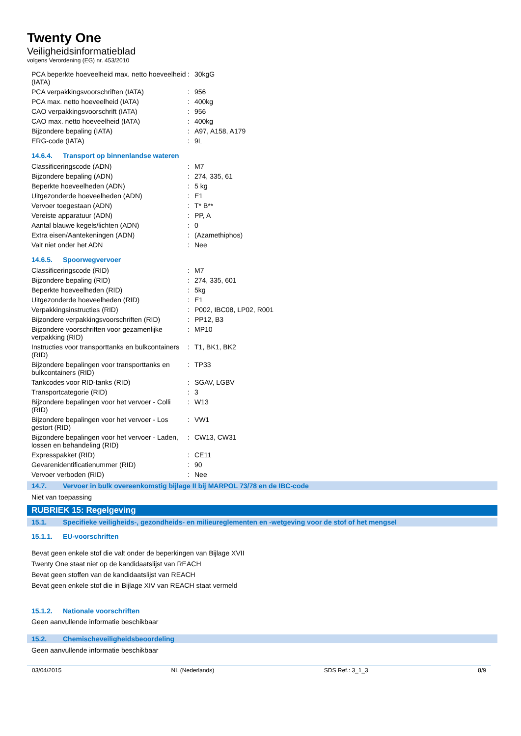Twenty One
Veiligheidsinformatieblad
volgens Verordening (EG) nr. 453/2010
| PCA beperkte hoeveelheid max. netto hoeveelheid (IATA) | : | 30kgG |
| PCA verpakkingsvoorschriften (IATA) | : | 956 |
| PCA max. netto hoeveelheid (IATA) | : | 400kg |
| CAO verpakkingsvoorschrift (IATA) | : | 956 |
| CAO max. netto hoeveelheid (IATA) | : | 400kg |
| Bijzondere bepaling (IATA) | : | A97, A158, A179 |
| ERG-code (IATA) | : | 9L |
14.6.4. Transport op binnenlandse wateren
| Classificeringscode (ADN) | : | M7 |
| Bijzondere bepaling (ADN) | : | 274, 335, 61 |
| Beperkte hoeveelheden (ADN) | : | 5 kg |
| Uitgezonderde hoeveelheden (ADN) | : | E1 |
| Vervoer toegestaan (ADN) | : | T* B** |
| Vereiste apparatuur (ADN) | : | PP, A |
| Aantal blauwe kegels/lichten (ADN) | : | 0 |
| Extra eisen/Aantekeningen (ADN) | : | (Azamethiphos) |
| Valt niet onder het ADN | : | Nee |
14.6.5. Spoorwegvervoer
| Classificeringscode (RID) | : | M7 |
| Bijzondere bepaling (RID) | : | 274, 335, 601 |
| Beperkte hoeveelheden (RID) | : | 5kg |
| Uitgezonderde hoeveelheden (RID) | : | E1 |
| Verpakkingsinstructies (RID) | : | P002, IBC08, LP02, R001 |
| Bijzondere verpakkingsvoorschriften (RID) | : | PP12, B3 |
| Bijzondere voorschriften voor gezamenlijke verpakking (RID) | : | MP10 |
| Instructies voor transporttanks en bulkcontainers (RID) | : | T1, BK1, BK2 |
| Bijzondere bepalingen voor transporttanks en bulkcontainers (RID) | : | TP33 |
| Tankcodes voor RID-tanks (RID) | : | SGAV, LGBV |
| Transportcategorie (RID) | : | 3 |
| Bijzondere bepalingen voor het vervoer - Colli (RID) | : | W13 |
| Bijzondere bepalingen voor het vervoer - Los gestort (RID) | : | VW1 |
| Bijzondere bepalingen voor het vervoer - Laden, lossen en behandeling (RID) | : | CW13, CW31 |
| Expresspakket (RID) | : | CE11 |
| Gevarenidentificatienummer (RID) | : | 90 |
| Vervoer verboden (RID) | : | Nee |
14.7. Vervoer in bulk overeenkomstig bijlage II bij MARPOL 73/78 en de IBC-code
Niet van toepassing
RUBRIEK 15: Regelgeving
15.1. Specifieke veiligheids-, gezondheids- en milieureglementen en -wetgeving voor de stof of het mengsel
15.1.1. EU-voorschriften
Bevat geen enkele stof die valt onder de beperkingen van Bijlage XVII
Twenty One staat niet op de kandidaatslijst van REACH
Bevat geen stoffen van de kandidaatslijst van REACH
Bevat geen enkele stof die in Bijlage XIV van REACH staat vermeld
15.1.2. Nationale voorschriften
Geen aanvullende informatie beschikbaar
15.2. Chemischeveiligheidsbeoordeling
Geen aanvullende informatie beschikbaar
03/04/2015 NL (Nederlands) SDS Ref.: 3_1_3 8/9